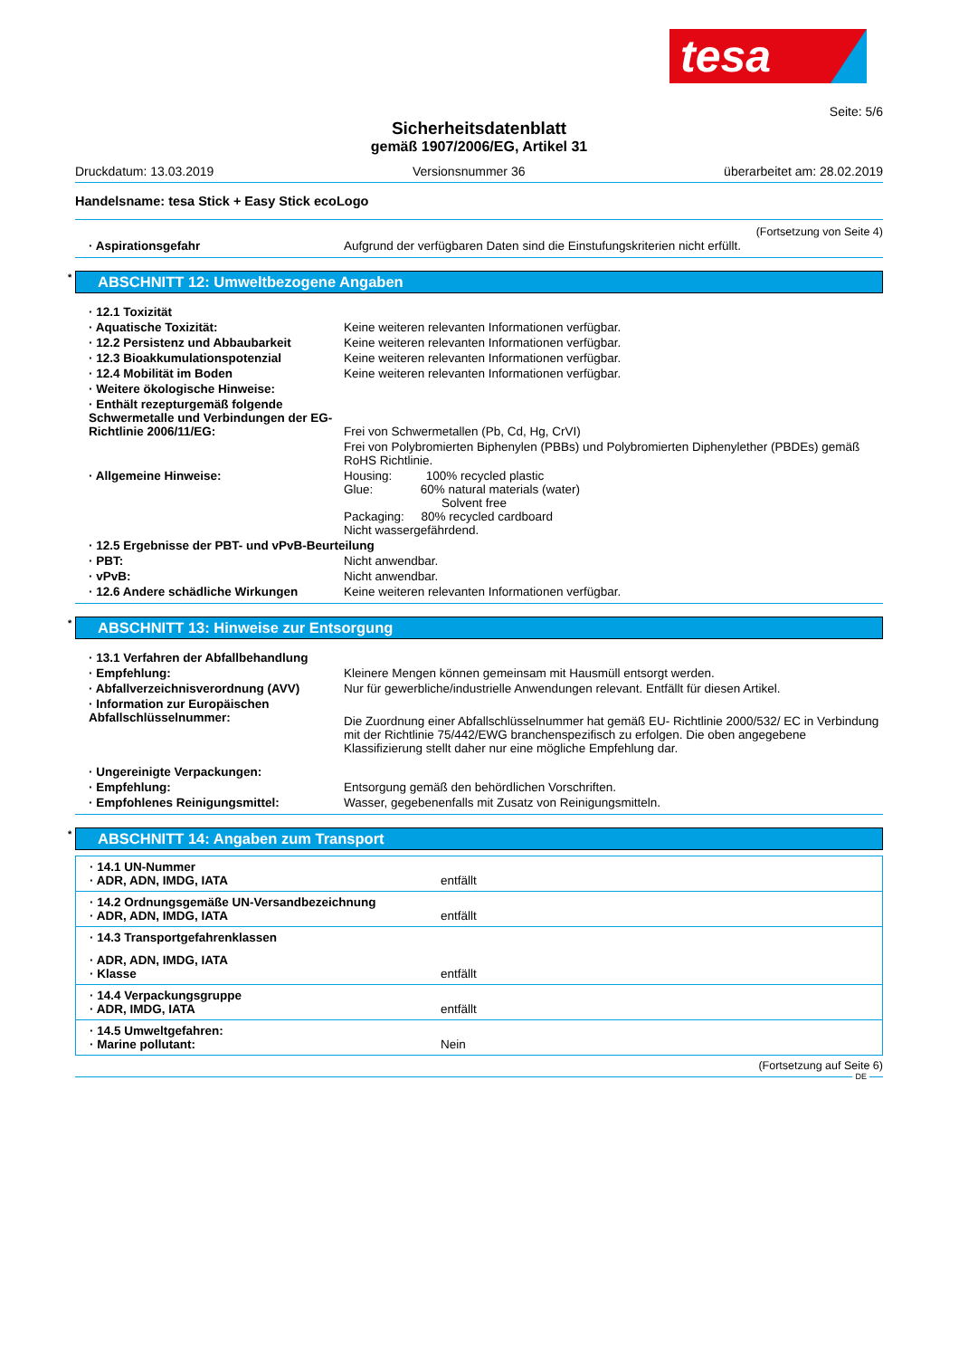tesa
Seite: 5/6
Sicherheitsdatenblatt
gemäß 1907/2006/EG, Artikel 31
Druckdatum: 13.03.2019 Versionsnummer 36 überarbeitet am: 28.02.2019
Handelsname: tesa Stick + Easy Stick ecoLogo
(Fortsetzung von Seite 4)
| · Aspirationsgefahr | Aufgrund der verfügbaren Daten sind die Einstufungskriterien nicht erfüllt. |
* ABSCHNITT 12: Umweltbezogene Angaben
| · 12.1 Toxizität | |
| · Aquatische Toxizität: | Keine weiteren relevanten Informationen verfügbar. |
| · 12.2 Persistenz und Abbaubarkeit | Keine weiteren relevanten Informationen verfügbar. |
| · 12.3 Bioakkumulationspotenzial | Keine weiteren relevanten Informationen verfügbar. |
| · 12.4 Mobilität im Boden | Keine weiteren relevanten Informationen verfügbar. |
| · Weitere ökologische Hinweise: | |
| · Enthält rezepturgemäß folgende Schwermetalle und Verbindungen der EG-Richtlinie 2006/11/EG: | Frei von Schwermetallen (Pb, Cd, Hg, CrVI) |
| | Frei von Polybromierten Biphenylen (PBBs) und Polybromierten Diphenylether (PBDEs) gemäß RoHS Richtlinie. |
| · Allgemeine Hinweise: | Housing: 100% recycled plastic Glue: 60% natural materials (water) Solvent free Packaging: 80% recycled cardboard Nicht wassergefährdend. |
| · 12.5 Ergebnisse der PBT- und vPvB-Beurteilung | |
| · PBT: | Nicht anwendbar. |
| · vPvB: | Nicht anwendbar. |
| · 12.6 Andere schädliche Wirkungen | Keine weiteren relevanten Informationen verfügbar. |
* ABSCHNITT 13: Hinweise zur Entsorgung
| · 13.1 Verfahren der Abfallbehandlung | |
| · Empfehlung: | Kleinere Mengen können gemeinsam mit Hausmüll entsorgt werden. |
| · Abfallverzeichnisverordnung (AVV) | Nur für gewerbliche/industrielle Anwendungen relevant. Entfällt für diesen Artikel. |
| · Information zur Europäischen Abfallschlüsselnummer: | Die Zuordnung einer Abfallschlüsselnummer hat gemäß EU- Richtlinie 2000/532/ EC in Verbindung mit der Richtlinie 75/442/EWG branchenspezifisch zu erfolgen. Die oben angegebene Klassifizierung stellt daher nur eine mögliche Empfehlung dar. |
| · Ungereinigte Verpackungen: | |
| · Empfehlung: | Entsorgung gemäß den behördlichen Vorschriften. |
| · Empfohlenes Reinigungsmittel: | Wasser, gegebenenfalls mit Zusatz von Reinigungsmitteln. |
* ABSCHNITT 14: Angaben zum Transport
· 14.1 UN-Nummer
· ADR, ADN, IMDG, IATA entfällt
· 14.2 Ordnungsgemäße UN-Versandbezeichnung
· ADR, ADN, IMDG, IATA entfällt
· 14.3 Transportgefahrenklassen
· ADR, ADN, IMDG, IATA
· Klasse entfällt
· 14.4 Verpackungsgruppe
· ADR, IMDG, IATA entfällt
· 14.5 Umweltgefahren:
· Marine pollutant: Nein
(Fortsetzung auf Seite 6)
DE